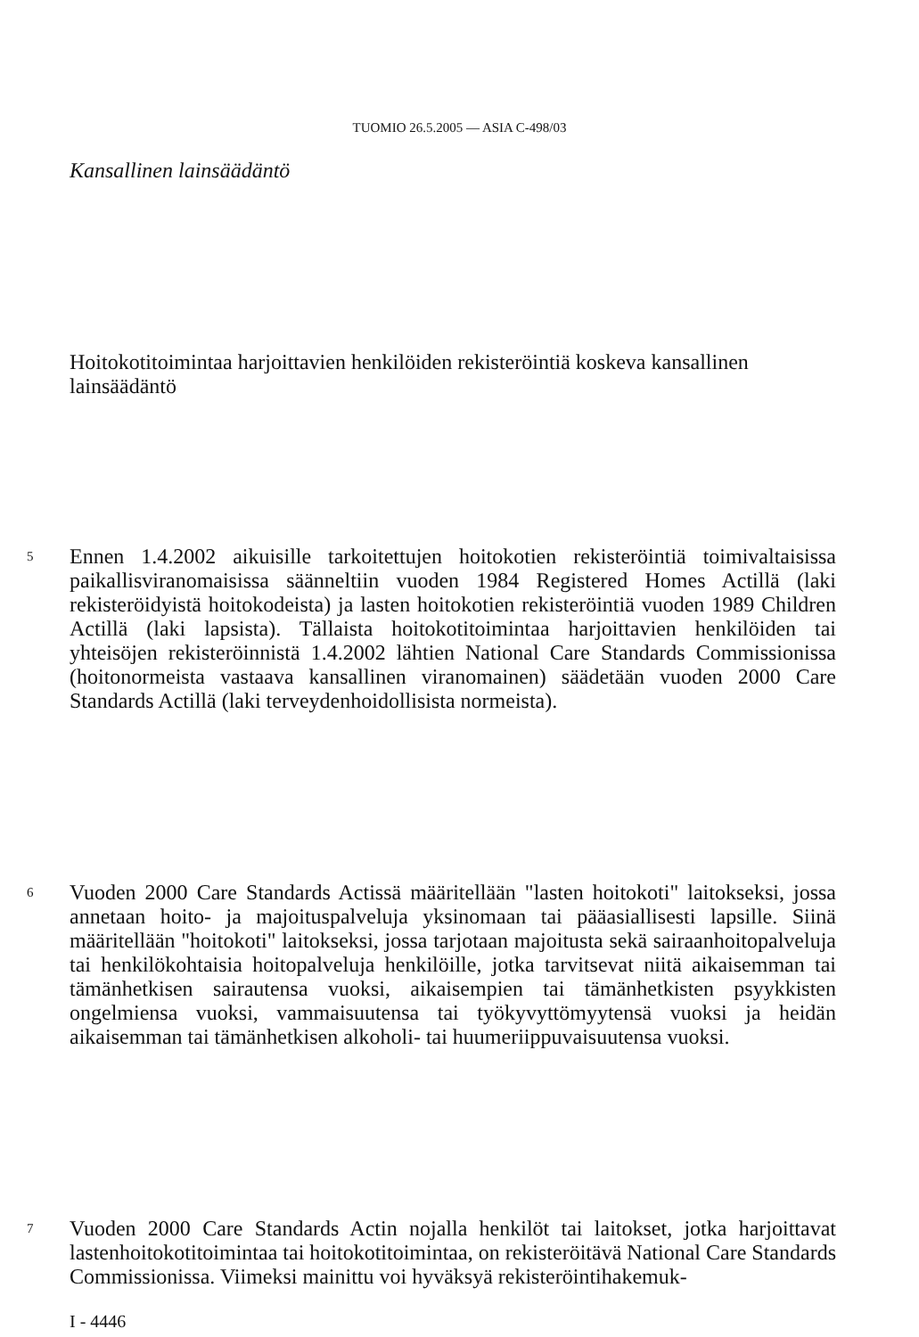TUOMIO 26.5.2005 — ASIA C-498/03
Kansallinen lainsäädäntö
Hoitokotitoimintaa harjoittavien henkilöiden rekisteröintiä koskeva kansallinen lainsäädäntö
5 Ennen 1.4.2002 aikuisille tarkoitettujen hoitokotien rekisteröintiä toimivaltaisissa paikallisviranomaisissa säänneltiin vuoden 1984 Registered Homes Actillä (laki rekisteröidyistä hoitokodeista) ja lasten hoitokotien rekisteröintiä vuoden 1989 Children Actillä (laki lapsista). Tällaista hoitokotitoimintaa harjoittavien henkilöiden tai yhteisöjen rekisteröinnistä 1.4.2002 lähtien National Care Standards Commissionissa (hoitonormeista vastaava kansallinen viranomainen) säädetään vuoden 2000 Care Standards Actillä (laki terveydenhoidollisista normeista).
6 Vuoden 2000 Care Standards Actissä määritellään "lasten hoitokoti" laitokseksi, jossa annetaan hoito- ja majoituspalveluja yksinomaan tai pääasiallisesti lapsille. Siinä määritellään "hoitokoti" laitokseksi, jossa tarjotaan majoitusta sekä sairaanhoitopalveluja tai henkilökohtaisia hoitopalveluja henkilöille, jotka tarvitsevat niitä aikaisemman tai tämänhetkisen sairautensa vuoksi, aikaisempien tai tämänhetkisten psyykkisten ongelmiensa vuoksi, vammaisuutensa tai työkyvyttömyytensä vuoksi ja heidän aikaisemman tai tämänhetkisen alkoholi- tai huumeriippuvaisuutensa vuoksi.
7 Vuoden 2000 Care Standards Actin nojalla henkilöt tai laitokset, jotka harjoittavat lastenhoitokotitoimintaa tai hoitokotitoimintaa, on rekisteröitävä National Care Standards Commissionissa. Viimeksi mainittu voi hyväksyä rekisteröintihakemuk-
I - 4446